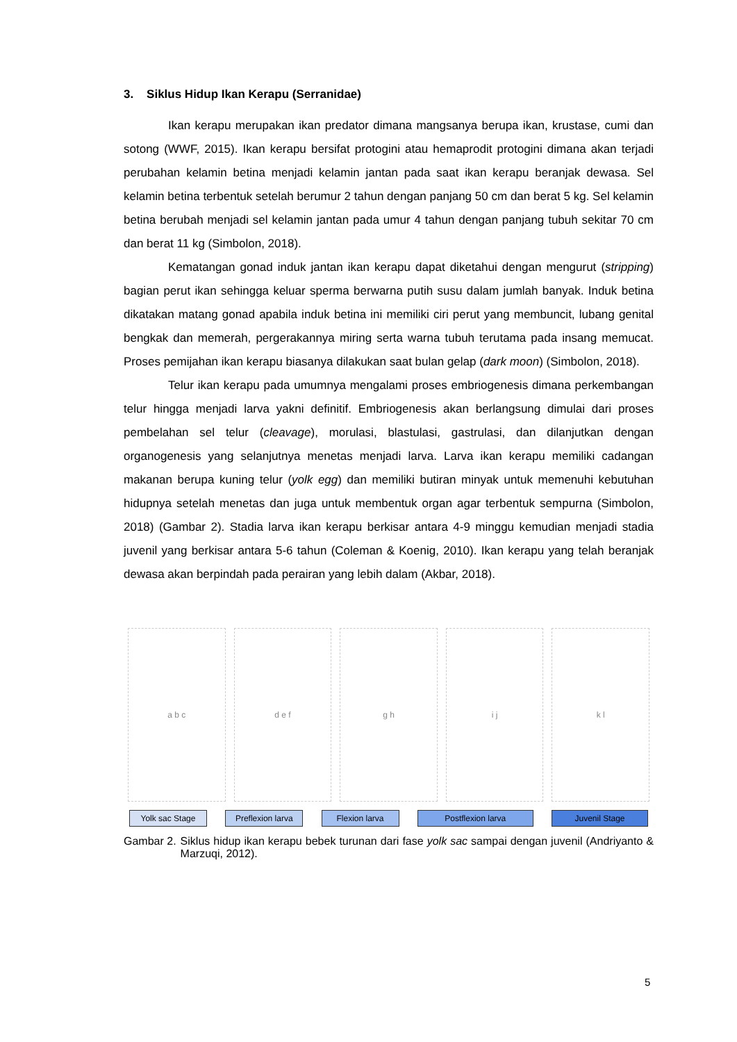3. Siklus Hidup Ikan Kerapu (Serranidae)
Ikan kerapu merupakan ikan predator dimana mangsanya berupa ikan, krustase, cumi dan sotong (WWF, 2015). Ikan kerapu bersifat protogini atau hemaprodit protogini dimana akan terjadi perubahan kelamin betina menjadi kelamin jantan pada saat ikan kerapu beranjak dewasa. Sel kelamin betina terbentuk setelah berumur 2 tahun dengan panjang 50 cm dan berat 5 kg. Sel kelamin betina berubah menjadi sel kelamin jantan pada umur 4 tahun dengan panjang tubuh sekitar 70 cm dan berat 11 kg (Simbolon, 2018).
Kematangan gonad induk jantan ikan kerapu dapat diketahui dengan mengurut (stripping) bagian perut ikan sehingga keluar sperma berwarna putih susu dalam jumlah banyak. Induk betina dikatakan matang gonad apabila induk betina ini memiliki ciri perut yang membuncit, lubang genital bengkak dan memerah, pergerakannya miring serta warna tubuh terutama pada insang memucat. Proses pemijahan ikan kerapu biasanya dilakukan saat bulan gelap (dark moon) (Simbolon, 2018).
Telur ikan kerapu pada umumnya mengalami proses embriogenesis dimana perkembangan telur hingga menjadi larva yakni definitif. Embriogenesis akan berlangsung dimulai dari proses pembelahan sel telur (cleavage), morulasi, blastulasi, gastrulasi, dan dilanjutkan dengan organogenesis yang selanjutnya menetas menjadi larva. Larva ikan kerapu memiliki cadangan makanan berupa kuning telur (yolk egg) dan memiliki butiran minyak untuk memenuhi kebutuhan hidupnya setelah menetas dan juga untuk membentuk organ agar terbentuk sempurna (Simbolon, 2018) (Gambar 2). Stadia larva ikan kerapu berkisar antara 4-9 minggu kemudian menjadi stadia juvenil yang berkisar antara 5-6 tahun (Coleman & Koenig, 2010). Ikan kerapu yang telah beranjak dewasa akan berpindah pada perairan yang lebih dalam (Akbar, 2018).
a b c d e f g h i j k l
Yolk sac Stage Preflexion larva Flexion larva Postflexion larva Juvenil Stage
Gambar 2. Siklus hidup ikan kerapu bebek turunan dari fase yolk sac sampai dengan juvenil (Andriyanto & Marzuqi, 2012).
5